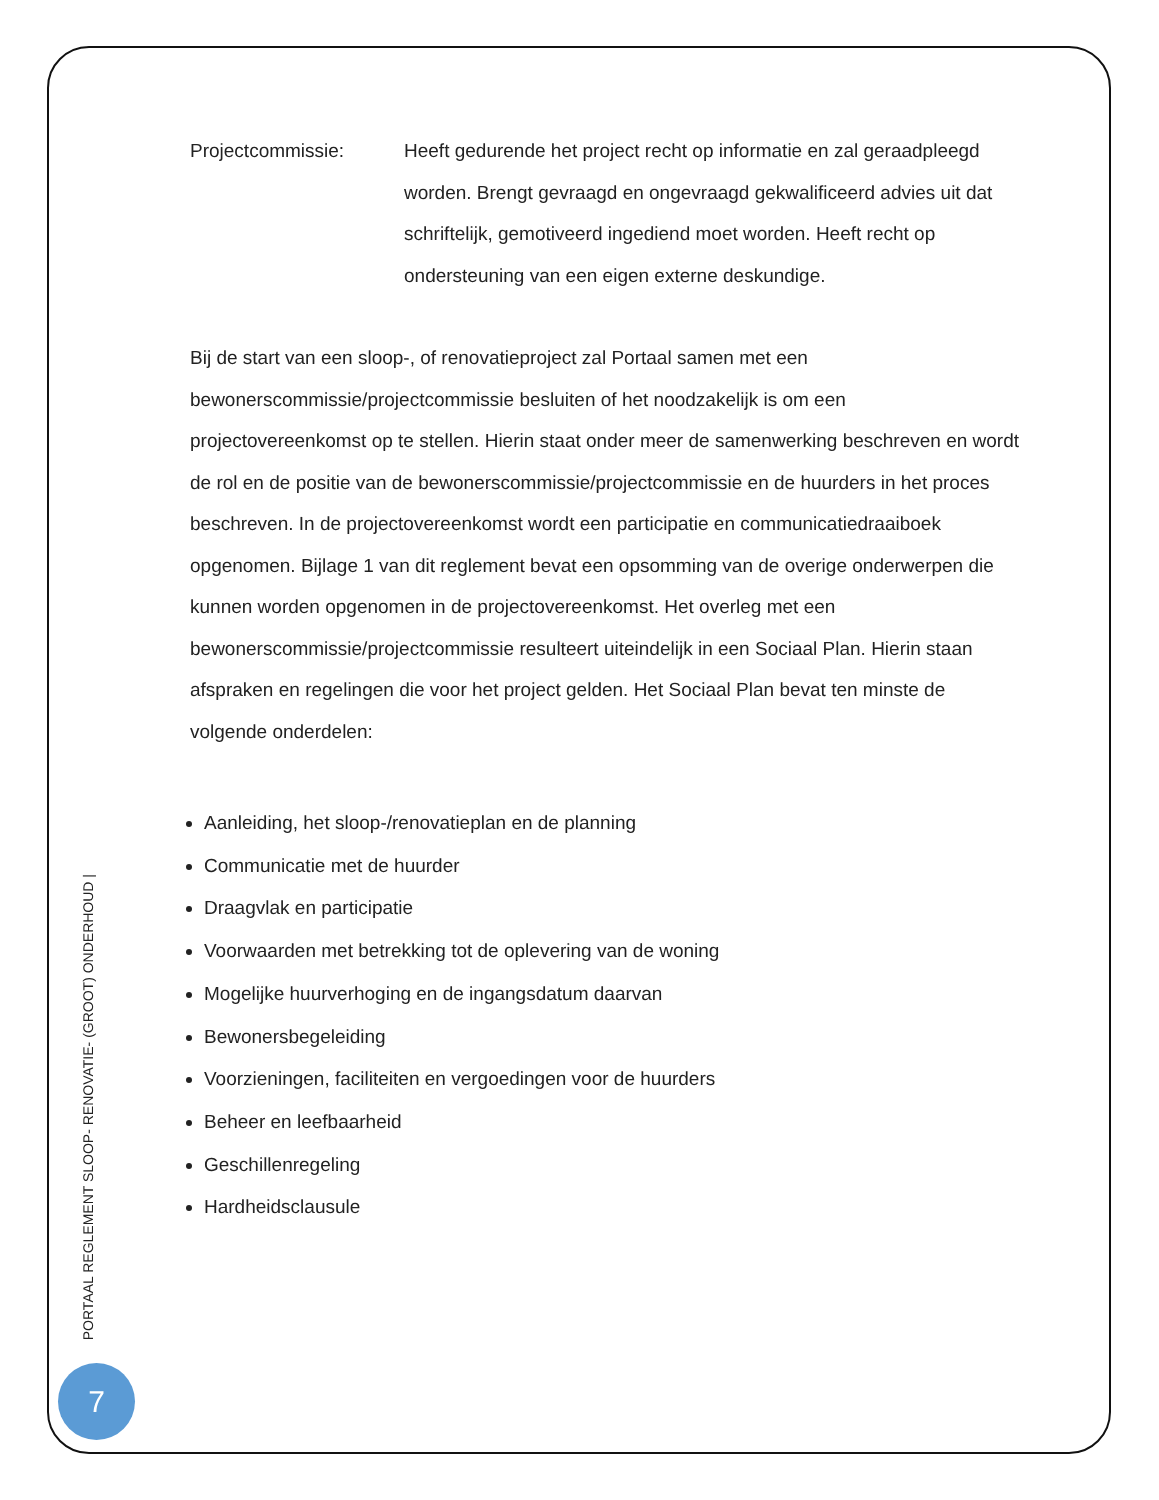Projectcommissie: Heeft gedurende het project recht op informatie en zal geraadpleegd worden. Brengt gevraagd en ongevraagd gekwalificeerd advies uit dat schriftelijk, gemotiveerd ingediend moet worden. Heeft recht op ondersteuning van een eigen externe deskundige.
Bij de start van een sloop-, of renovatieproject zal Portaal samen met een bewonerscommissie/projectcommissie besluiten of het noodzakelijk is om een projectovereenkomst op te stellen. Hierin staat onder meer de samenwerking beschreven en wordt de rol en de positie van de bewonerscommissie/projectcommissie en de huurders in het proces beschreven. In de projectovereenkomst wordt een participatie en communicatiedraaiboek opgenomen. Bijlage 1 van dit reglement bevat een opsomming van de overige onderwerpen die kunnen worden opgenomen in de projectovereenkomst. Het overleg met een bewonerscommissie/projectcommissie resulteert uiteindelijk in een Sociaal Plan. Hierin staan afspraken en regelingen die voor het project gelden. Het Sociaal Plan bevat ten minste de volgende onderdelen:
Aanleiding, het sloop-/renovatieplan en de planning
Communicatie met de huurder
Draagvlak en participatie
Voorwaarden met betrekking tot de oplevering van de woning
Mogelijke huurverhoging en de ingangsdatum daarvan
Bewonersbegeleiding
Voorzieningen, faciliteiten en vergoedingen voor de huurders
Beheer en leefbaarheid
Geschillenregeling
Hardheidsclausule
PORTAAL REGLEMENT SLOOP- RENOVATIE- (GROOT) ONDERHOUD |
7